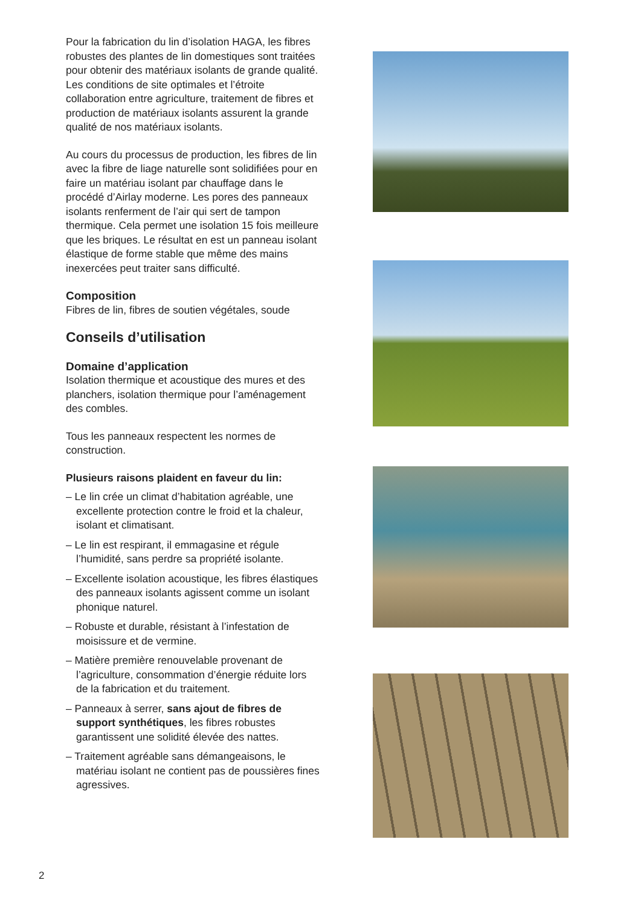Pour la fabrication du lin d’isolation HAGA, les fibres robustes des plantes de lin domestiques sont traitées pour obtenir des matériaux isolants de grande qualité. Les conditions de site optimales et l’étroite collaboration entre agriculture, traitement de fibres et production de matériaux isolants assurent la grande qualité de nos matériaux isolants.
Au cours du processus de production, les fibres de lin avec la fibre de liage naturelle sont solidifiées pour en faire un matériau isolant par chauffage dans le procédé d’Airlay moderne. Les pores des panneaux isolants renferment de l’air qui sert de tampon thermique. Cela permet une isolation 15 fois meilleure que les briques. Le résultat en est un panneau isolant élastique de forme stable que même des mains inexercées peut traiter sans difficulté.
Composition
Fibres de lin, fibres de soutien végétales, soude
Conseils d’utilisation
Domaine d’application
Isolation thermique et acoustique des mures et des planchers, isolation thermique pour l’aménagement des combles.
Tous les panneaux respectent les normes de construction.
Plusieurs raisons plaident en faveur du lin:
– Le lin crée un climat d’habitation agréable, une excellente protection contre le froid et la chaleur, isolant et climatisant.
– Le lin est respirant, il emmagasine et régule l’humidité, sans perdre sa propriété isolante.
– Excellente isolation acoustique, les fibres élastiques des panneaux isolants agissent comme un isolant phonique naturel.
– Robuste et durable, résistant à l’infestation de moisissure et de vermine.
– Matière première renouvelable provenant de l’agriculture, consommation d’énergie réduite lors de la fabrication et du traitement.
– Panneaux à serrer, sans ajout de fibres de support synthétiques, les fibres robustes garantissent une solidité élevée des nattes.
– Traitement agréable sans démangeaisons, le matériau isolant ne contient pas de poussières fines agressives.
2